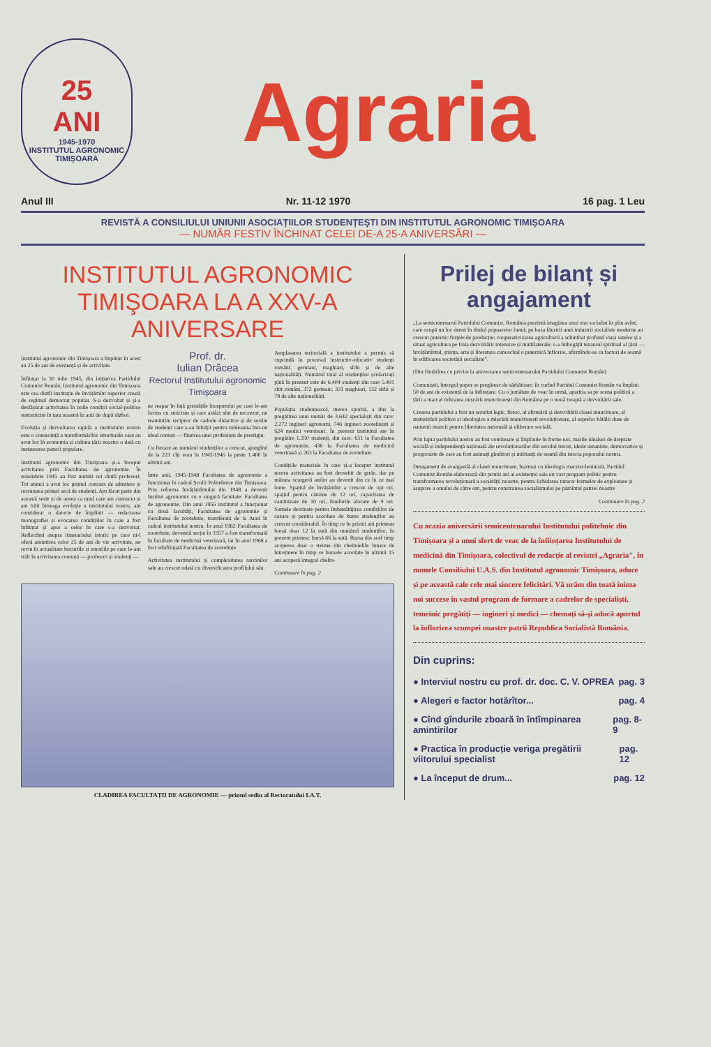25
ANI
1945-1970
INSTITUTUL AGRONOMIC TIMIȘOARA
Agraria
Anul III Nr. 11-12 1970 16 pag. 1 Leu
REVISTĂ A CONSILIULUI UNIUNII ASOCIAȚIILOR STUDENȚEȘTI DIN INSTITUTUL AGRONOMIC TIMIȘOARA
— NUMĂR FESTIV ÎNCHINAT CELEI DE-A 25-A ANIVERSĂRI —
INSTITUTUL AGRONOMIC TIMIŞOARA LA A XXV-A ANIVERSARE
Institutul agronomic din Timișoara a împlinit în acest an 25 de ani de existență și de activitate.
Înființat la 30 iulie 1945, din inițiativa Partidului Comunist Român, Institutul agronomic din Timișoara este cea dintîi instituție de învățămînt superior creată de regimul democrat popular. S-a dezvoltat și și-a desfășurat activitatea în noile condiții social-politice statornicite în țara noastră în anii de după război.
Evoluția și dezvoltarea rapidă a institutului nostru este o consecință a transformărilor structurale care au avut loc în economia și cultura țării noastre o dată cu instaurarea puterii populare.
Institutul agronomic din Timișoara și-a început activitatea prin Facultatea de agronomie. În noiembrie 1945 au fost numiți cei dintîi profesori. Tot atunci a avut loc primul concurs de admitere și recrutarea primei serii de studenți. Am făcut parte din această serie și de aceea ca unul care am cunoscut și am trăit întreaga evoluție a institutului nostru, am considerat o datorie de împlinit — redactarea monografiei și evocarea condițiilor în care a fost înființat și apoi a celor în care s-a dezvoltat. Reflectînd asupra itinerariului istoric pe care ni-l oferă amintirea celor 25 de ani de vie activitate, ne revin în actualitate bucuriile și emoțiile pe care le-am trăit în activitatea comună — profesori și studenți —
Prof. dr.
Iulian Drăcea
Rectorul Institutului agronomic Timișoara
ne reapar în față greutățile începutului pe care le-am învins cu stoicism și care astăzi sînt de necrezut, ne reamintim reciproc de cadrele didactice și de seriile de studenți care s-au înfrățit pentru totdeauna într-un ideal comun — făurirea unei profesiuni de prestigiu.
Cu fiecare an numărul studenților a crescut, ajungînd de la 223 cîți erau în 1945/1946 la peste 1.400 în ultimii ani.
Între anii, 1945-1948 Facultatea de agronomie a funcționat în cadrul Școlii Politehnice din Timișoara. Prin reforma învățămîntului din 1948 a devenit Institut agronomic cu o singură facultate: Facultatea de agronomie. Din anul 1955 institutul a funcționat cu două facultăți, Facultatea de agronomie și Facultatea de zootehnie, transferată de la Arad în cadrul institutului nostru. În anul 1962 Facultatea de zootehnie, devenită secție în 1957 a fost transformată în facultate de medicină veterinară, iar în anul 1968 a fost reînființată Facultatea de zootehnie.
Activitatea institutului și complexitatea sarcinilor sale au crescut odată cu diversificarea profilului său.
Amplasarea teritorială a institutului a permis să cuprindă în procesul instructiv-educativ studenți români, germani, maghiari, sîrbi și de alte naționalități. Numărul total al studenților școlarizați pînă în prezent este de 6.404 studenți din care 5.491 sînt români, 372 germani, 331 maghiari, 132 sîrbi și 78 de alte naționalități.
Populația studențească, mereu sporită, a dus la pregătirea unui număr de 3.642 specialiști din care: 2.272 ingineri agronomi, 746 ingineri zootehniști și 624 medici veterinari. În prezent institutul are în pregătire 1.350 studenți, din care: 651 la Facultatea de agronomie, 436 la Facultatea de medicină veterinară și 263 la Facultatea de zootehnie.
Condițiile materiale în care și-a început institutul nostru activitatea au fost deosebit de grele, dar pe măsura scurgerii anilor au devenit din ce în ce mai bune. Spațiul de învățămînt a crescut de opt ori, spațiul pentru cămine de 12 ori, capacitatea de cantinizare de 10 ori, fondurile alocate de 9 ori. Sumele destinate pentru îmbunătățirea condițiilor de cazare și pentru acordare de burse studenților au crescut considerabil. În timp ce în primii ani primeau bursă doar 12 la sută din numărul studenților, în prezent primesc bursă 66 la sută. Bursa din acel timp acoperea doar o treime din cheltuielile lunare de întreținere în timp ce bursele acordate în ultimii 15 ani acoperă integral cheltu-
Continuare în pag. 2
CLADIREA FACULTAȚII DE AGRONOMIE — primul sediu al Rectoratului I.A.T.
Prilej de bilanț și angajament
„La semicentenarul Partidului Comunist, România prezintă imaginea unui stat socialist în plin avînt, care ocupă un loc demn în rîndul popoarelor lumii; pe baza făuririi unei industrii socialiste moderne au crescut puternic forțele de producție; cooperativizarea agriculturii a schimbat profund viața satelor și a situat agricultura pe linia dezvoltării intensive și multilaterale; s-a îmbogățit tezaurul spiritual al țării — învățămîntul, știința, arta și literatura cunoscînd o puternică înflorire, afirmîndu-se ca factori de seamă în edificarea societății socialiste".
(Din Hotărîrea cu privire la aniversarea semicentenarului Partidului Comunist Român)
Comuniștii, întregul popor se pregătesc de sărbătoare: în curînd Partidul Comunist Român va împlini 50 de ani de existență de la înființare. Cu o jumătate de veac în urmă, apariția sa pe scena politică a țării a marcat ridicarea mișcării muncitorești din România pe o nouă treaptă a dezvoltării sale.
Crearea partidului a fost un rezultat legic, firesc, al afirmării și dezvoltării clasei muncitoare, al maturizării politice și ideologice a mișcării muncitorești revoluționare, al asprelor bătălii duse de oamenii muncii pentru libertatea națională și eliberare socială.
Prin lupta partidului nostru au fost continuate și împlinite în forme noi, marile idealuri de dreptate socială și independență națională ale revoluționarilor din secolul trecut, ideile umaniste, democratice și progresiste de care au fost animați gînditori și militanți de seamă din istoria poporului nostru.
Detașament de avangardă al clasei muncitoare, înarmat cu ideologia marxist-leninistă, Partidul Comunist Român elaborează din primii ani ai existenței sale un vast program politic pentru transformarea revoluționară a societății noastre, pentru lichidarea tuturor formelor de exploatare și asuprire a omului de către om, pentru construirea socialismului pe pămîntul patriei noastre
Continuare în pag. 2
Cu ocazia aniversării semicentenarului Institutului politehnic din Timișoara și a unui sfert de veac de la înființarea Institutului de medicină din Timișoara, colectivul de redacție al revistei „Agraria", în numele Consiliului U.A.S. din Institutul agronomic Timișoara, aduce și pe această cale cele mai sincere felicitări. Vă urăm din toată inima noi succese în vastul program de formare a cadrelor de specialiști, temeinic pregătiți — ingineri și medici — chemați să-și aducă aportul la înflorirea scumpei noastre patrii Republica Socialistă România.
Din cuprins:
● Interviul nostru cu prof. dr. doc. C. V. OPREA pag. 3
● Alegeri e factor hotărîtor... pag. 4
● Cînd gîndurile zboară în întîmpinarea amintirilor pag. 8-9
● Practica în producție veriga pregătirii viitorului specialist pag. 12
● La început de drum... pag. 12